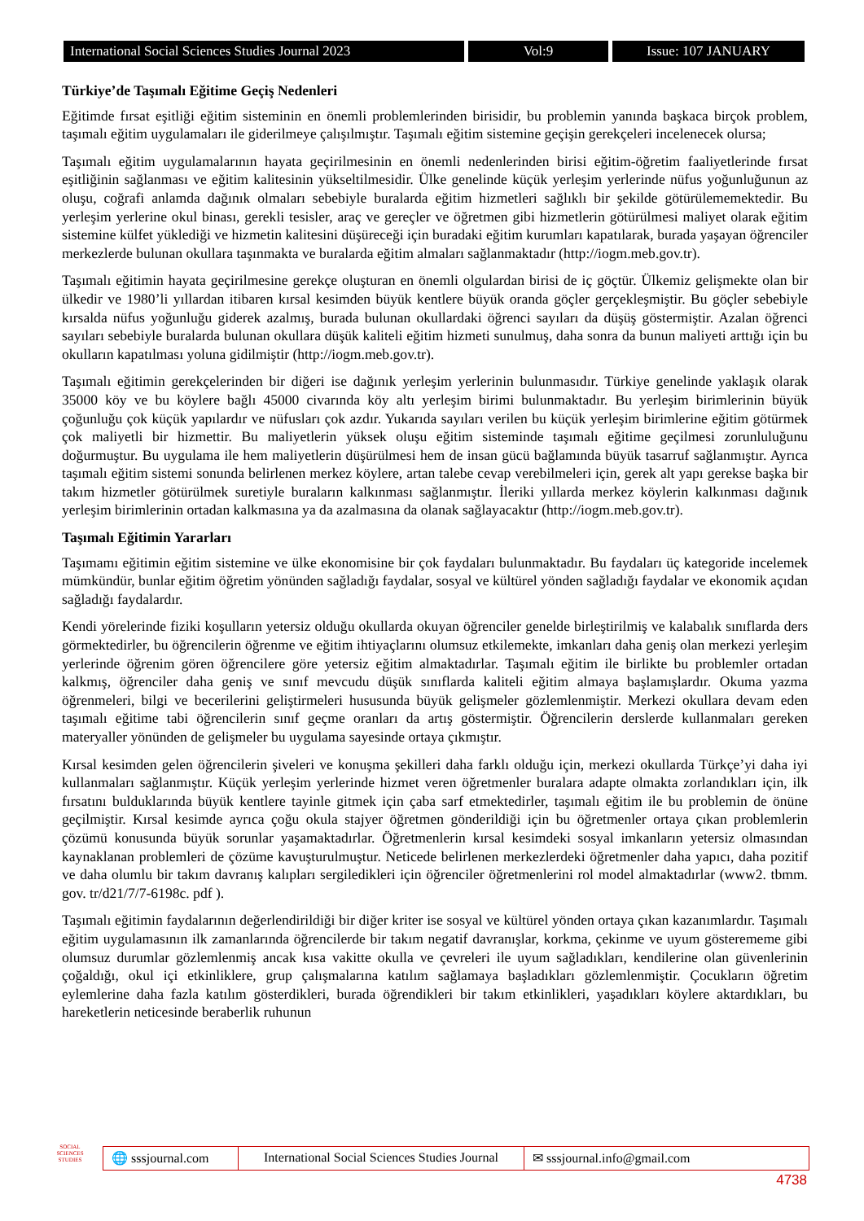International Social Sciences Studies Journal 2023
Vol:9 Issue: 107 JANUARY
Türkiye’de Taşımalı Eğitime Geçiş Nedenleri
Eğitimde fırsat eşitliği eğitim sisteminin en önemli problemlerinden birisidir, bu problemin yanında başkaca birçok problem, taşımalı eğitim uygulamaları ile giderilmeye çalışılmıştır. Taşımalı eğitim sistemine geçişin gerekçeleri incelenecek olursa;
Taşımalı eğitim uygulamalarının hayata geçirilmesinin en önemli nedenlerinden birisi eğitim-öğretim faaliyetlerinde fırsat eşitliğinin sağlanması ve eğitim kalitesinin yükseltilmesidir. Ülke genelinde küçük yerleşim yerlerinde nüfus yoğunluğunun az oluşu, coğrafi anlamda dağınık olmaları sebebiyle buralarda eğitim hizmetleri sağlıklı bir şekilde götürülememektedir. Bu yerleşim yerlerine okul binası, gerekli tesisler, araç ve gereçler ve öğretmen gibi hizmetlerin götürülmesi maliyet olarak eğitim sistemine külfet yüklediği ve hizmetin kalitesini düşüreceği için buradaki eğitim kurumları kapatılarak, burada yaşayan öğrenciler merkezlerde bulunan okullara taşınmakta ve buralarda eğitim almaları sağlanmaktadır (http://iogm.meb.gov.tr).
Taşımalı eğitimin hayata geçirilmesine gerekçe oluşturan en önemli olgulardan birisi de iç göçtür. Ülkemiz gelişmekte olan bir ülkedir ve 1980’li yıllardan itibaren kırsal kesimden büyük kentlere büyük oranda göçler gerçekleşmiştir. Bu göçler sebebiyle kırsalda nüfus yoğunluğu giderek azalmış, burada bulunan okullardaki öğrenci sayıları da düşüş göstermiştir. Azalan öğrenci sayıları sebebiyle buralarda bulunan okullara düşük kaliteli eğitim hizmeti sunulmuş, daha sonra da bunun maliyeti arttığı için bu okulların kapatılması yoluna gidilmiştir (http://iogm.meb.gov.tr).
Taşımalı eğitimin gerekçelerinden bir diğeri ise dağınık yerleşim yerlerinin bulunmasıdır. Türkiye genelinde yaklaşık olarak 35000 köy ve bu köylere bağlı 45000 civarında köy altı yerleşim birimi bulunmaktadır. Bu yerleşim birimlerinin büyük çoğunluğu çok küçük yapılardır ve nüfusları çok azdır. Yukarıda sayıları verilen bu küçük yerleşim birimlerine eğitim götürmek çok maliyetli bir hizmettir. Bu maliyetlerin yüksek oluşu eğitim sisteminde taşımalı eğitime geçilmesi zorunluluğunu doğurmuştur. Bu uygulama ile hem maliyetlerin düşürülmesi hem de insan gücü bağlamında büyük tasarruf sağlanmıştır. Ayrıca taşımalı eğitim sistemi sonunda belirlenen merkez köylere, artan talebe cevap verebilmeleri için, gerek alt yapı gerekse başka bir takım hizmetler götürülmek suretiyle buraların kalkınması sağlanmıştır. İleriki yıllarda merkez köylerin kalkınması dağınık yerleşim birimlerinin ortadan kalkmasına ya da azalmasına da olanak sağlayacaktır (http://iogm.meb.gov.tr).
Taşımalı Eğitimin Yararları
Taşımamı eğitimin eğitim sistemine ve ülke ekonomisine bir çok faydaları bulunmaktadır. Bu faydaları üç kategoride incelemek mümkündür, bunlar eğitim öğretim yönünden sağladığı faydalar, sosyal ve kültürel yönden sağladığı faydalar ve ekonomik açıdan sağladığı faydalardır.
Kendi yörelerinde fiziki koşulların yetersiz olduğu okullarda okuyan öğrenciler genelde birleştirilmiş ve kalabalık sınıflarda ders görmektedirler, bu öğrencilerin öğrenme ve eğitim ihtiyaçlarını olumsuz etkilemekte, imkanları daha geniş olan merkezi yerleşim yerlerinde öğrenim gören öğrencilere göre yetersiz eğitim almaktadırlar. Taşımalı eğitim ile birlikte bu problemler ortadan kalkmış, öğrenciler daha geniş ve sınıf mevcudu düşük sınıflarda kaliteli eğitim almaya başlamışlardır. Okuma yazma öğrenmeleri, bilgi ve becerilerini geliştirmeleri hususunda büyük gelişmeler gözlemlenmiştir. Merkezi okullara devam eden taşımalı eğitime tabi öğrencilerin sınıf geçme oranları da artış göstermiştir. Öğrencilerin derslerde kullanmaları gereken materyaller yönünden de gelişmeler bu uygulama sayesinde ortaya çıkmıştır.
Kırsal kesimden gelen öğrencilerin şiveleri ve konuşma şekilleri daha farklı olduğu için, merkezi okullarda Türkçe’yi daha iyi kullanmaları sağlanmıştır. Küçük yerleşim yerlerinde hizmet veren öğretmenler buralara adapte olmakta zorlandıkları için, ilk fırsatını bulduklarında büyük kentlere tayinle gitmek için çaba sarf etmektedirler, taşımalı eğitim ile bu problemin de önüne geçilmiştir. Kırsal kesimde ayrıca çoğu okula stajyer öğretmen gönderildiği için bu öğretmenler ortaya çıkan problemlerin çözümü konusunda büyük sorunlar yaşamaktadırlar. Öğretmenlerin kırsal kesimdeki sosyal imkanların yetersiz olmasından kaynaklanan problemleri de çözüme kavuşturulmuştur. Neticede belirlenen merkezlerdeki öğretmenler daha yapıcı, daha pozitif ve daha olumlu bir takım davranış kalıpları sergiledikleri için öğrenciler öğretmenlerini rol model almaktadırlar (www2. tbmm. gov. tr/d21/7/7-6198c. pdf ).
Taşımalı eğitimin faydalarının değerlendirildiği bir diğer kriter ise sosyal ve kültürel yönden ortaya çıkan kazanımlardır. Taşımalı eğitim uygulamasının ilk zamanlarında öğrencilerde bir takım negatif davranışlar, korkma, çekinme ve uyum gösterememe gibi olumsuz durumlar gözlemlenmiş ancak kısa vakitte okulla ve çevreleri ile uyum sağladıkları, kendilerine olan güvenlerinin çoğaldığı, okul içi etkinliklere, grup çalışmalarına katılım sağlamaya başladıkları gözlemlenmiştir. Çocukların öğretim eylemlerine daha fazla katılım gösterdikleri, burada öğrendikleri bir takım etkinlikleri, yaşadıkları köylere aktardıkları, bu hareketlerin neticesinde beraberlik ruhunun
SOCIAL SCIENCES STUDIES
🌐 sssjournal.com
International Social Sciences Studies Journal
✉ sssjournal.info@gmail.com
4738